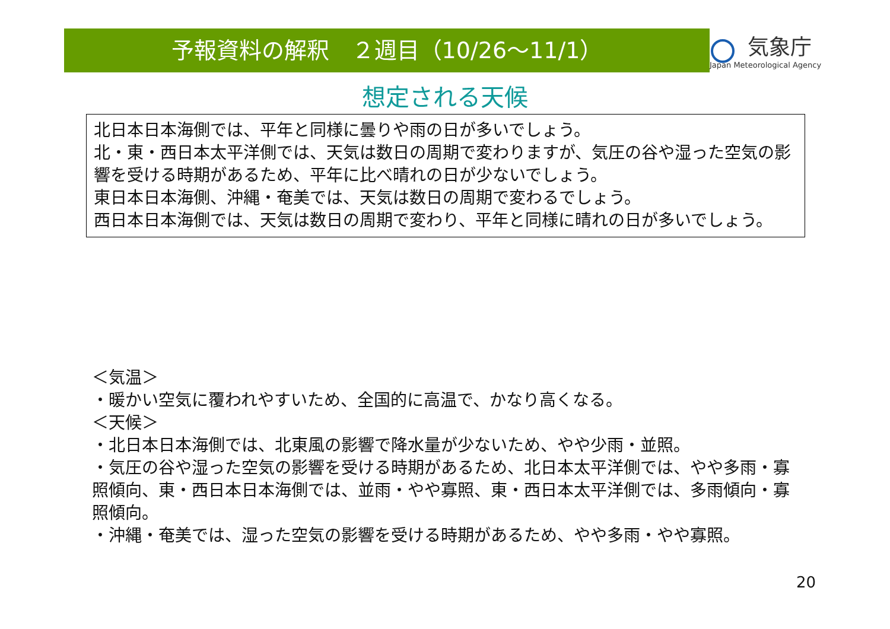予報資料の解釈　２週目（10/26～11/1）
気象庁
Japan Meteorological Agency
想定される天候
北日本日本海側では、平年と同様に曇りや雨の日が多いでしょう。
北・東・西日本太平洋側では、天気は数日の周期で変わりますが、気圧の谷や湿った空気の影響を受ける時期があるため、平年に比べ晴れの日が少ないでしょう。
東日本日本海側、沖縄・奄美では、天気は数日の周期で変わるでしょう。
西日本日本海側では、天気は数日の周期で変わり、平年と同様に晴れの日が多いでしょう。
＜気温＞
・暖かい空気に覆われやすいため、全国的に高温で、かなり高くなる。
＜天候＞
・北日本日本海側では、北東風の影響で降水量が少ないため、やや少雨・並照。
・気圧の谷や湿った空気の影響を受ける時期があるため、北日本太平洋側では、やや多雨・寡照傾向、東・西日本日本海側では、並雨・やや寡照、東・西日本太平洋側では、多雨傾向・寡照傾向。
・沖縄・奄美では、湿った空気の影響を受ける時期があるため、やや多雨・やや寡照。
20